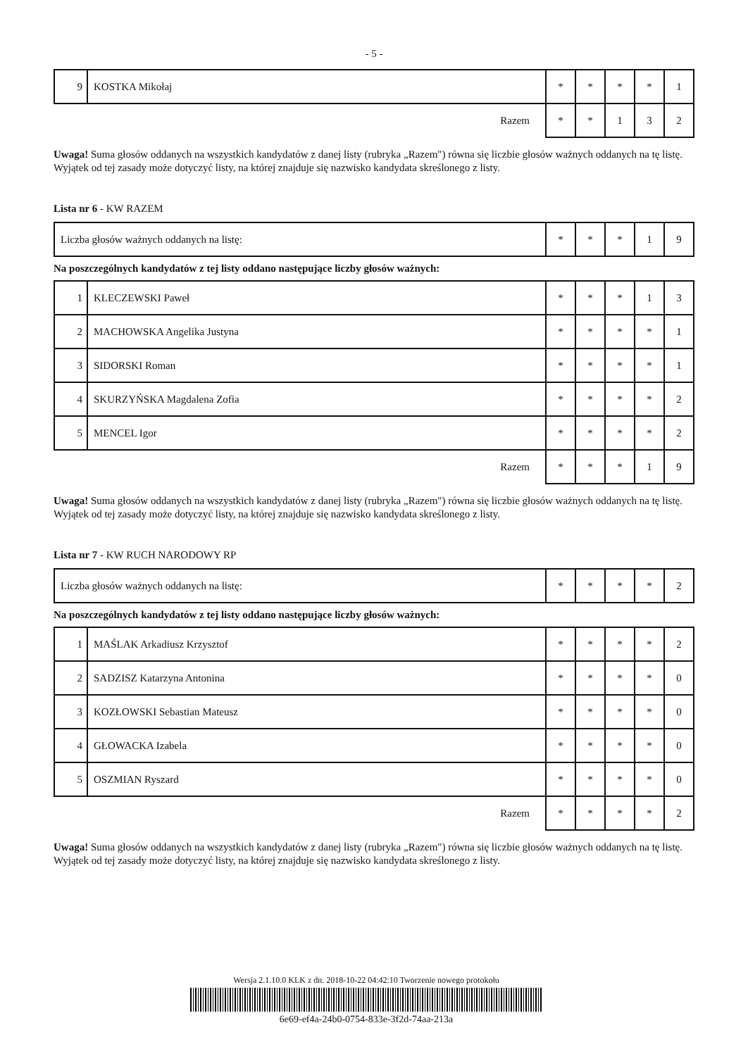- 5 -
| 9 | KOSTKA Mikołaj | * | * | * | * | 1 |
| Razem | | * | * | 1 | 3 | 2 |
Uwaga! Suma głosów oddanych na wszystkich kandydatów z danej listy (rubryka „Razem") równa się liczbie głosów ważnych oddanych na tę listę. Wyjątek od tej zasady może dotyczyć listy, na której znajduje się nazwisko kandydata skreślonego z listy.
Lista nr 6 - KW RAZEM
| Liczba głosów ważnych oddanych na listę: | * | * | * | 1 | 9 |
Na poszczególnych kandydatów z tej listy oddano następujące liczby głosów ważnych:
| 1 | KLECZEWSKI Paweł | * | * | * | 1 | 3 |
| 2 | MACHOWSKA Angelika Justyna | * | * | * | * | 1 |
| 3 | SIDORSKI Roman | * | * | * | * | 1 |
| 4 | SKURZYŃSKA Magdalena Zofia | * | * | * | * | 2 |
| 5 | MENCEL Igor | * | * | * | * | 2 |
| Razem | | * | * | * | 1 | 9 |
Uwaga! Suma głosów oddanych na wszystkich kandydatów z danej listy (rubryka „Razem") równa się liczbie głosów ważnych oddanych na tę listę. Wyjątek od tej zasady może dotyczyć listy, na której znajduje się nazwisko kandydata skreślonego z listy.
Lista nr 7 - KW RUCH NARODOWY RP
| Liczba głosów ważnych oddanych na listę: | * | * | * | * | 2 |
Na poszczególnych kandydatów z tej listy oddano następujące liczby głosów ważnych:
| 1 | MAŚLAK Arkadiusz Krzysztof | * | * | * | * | 2 |
| 2 | SADZISZ Katarzyna Antonina | * | * | * | * | 0 |
| 3 | KOZŁOWSKI Sebastian Mateusz | * | * | * | * | 0 |
| 4 | GŁOWACKA Izabela | * | * | * | * | 0 |
| 5 | OSZMIAN Ryszard | * | * | * | * | 0 |
| Razem | | * | * | * | * | 2 |
Uwaga! Suma głosów oddanych na wszystkich kandydatów z danej listy (rubryka „Razem") równa się liczbie głosów ważnych oddanych na tę listę. Wyjątek od tej zasady może dotyczyć listy, na której znajduje się nazwisko kandydata skreślonego z listy.
Wersja 2.1.10.0 KLK z dn. 2018-10-22 04:42:10 Tworzenie nowego protokołu
6e69-ef4a-24b0-0754-833e-3f2d-74aa-213a